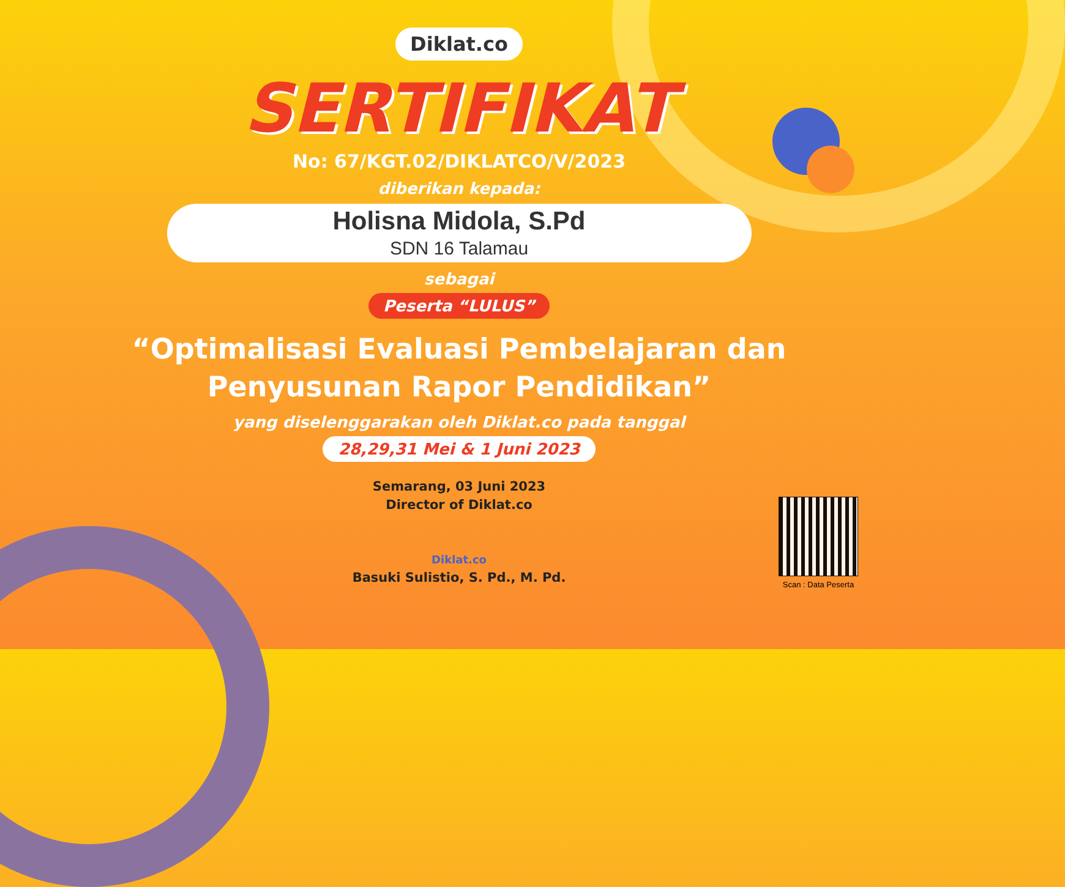Diklat.co
SERTIFIKAT
No: 67/KGT.02/DIKLATCO/V/2023
diberikan kepada:
Holisna Midola, S.Pd
SDN 16 Talamau
sebagai
Peserta “LULUS”
“Optimalisasi Evaluasi Pembelajaran dan
Penyusunan Rapor Pendidikan”
yang diselenggarakan oleh Diklat.co pada tanggal
28,29,31 Mei & 1 Juni 2023
Semarang, 03 Juni 2023
Director of Diklat.co
Diklat.co
Basuki Sulistio, S. Pd., M. Pd.
Scan : Data Peserta